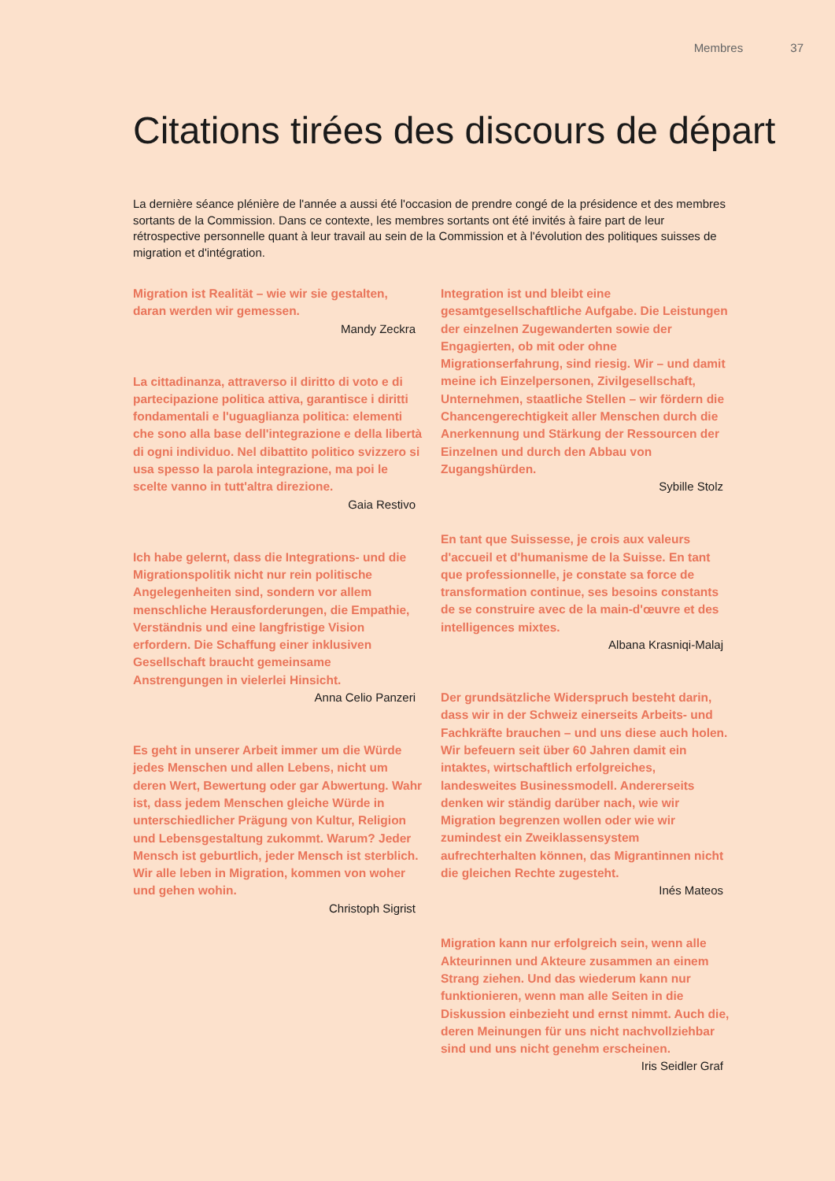Membres 37
Citations tirées des discours de départ
La dernière séance plénière de l'année a aussi été l'occasion de prendre congé de la présidence et des membres sortants de la Commission. Dans ce contexte, les membres sortants ont été invités à faire part de leur rétrospective personnelle quant à leur travail au sein de la Commission et à l'évolution des politiques suisses de migration et d'intégration.
Migration ist Realität – wie wir sie gestalten, daran werden wir gemessen.
Mandy Zeckra
La cittadinanza, attraverso il diritto di voto e di partecipazione politica attiva, garantisce i diritti fondamentali e l'uguaglianza politica: elementi che sono alla base dell'integrazione e della libertà di ogni individuo. Nel dibattito politico svizzero si usa spesso la parola integrazione, ma poi le scelte vanno in tutt'altra direzione.
Gaia Restivo
Ich habe gelernt, dass die Integrations- und die Migrationspolitik nicht nur rein politische Angelegenheiten sind, sondern vor allem menschliche Herausforderungen, die Empathie, Verständnis und eine langfristige Vision erfordern. Die Schaffung einer inklusiven Gesellschaft braucht gemeinsame Anstrengungen in vielerlei Hinsicht.
Anna Celio Panzeri
Es geht in unserer Arbeit immer um die Würde jedes Menschen und allen Lebens, nicht um deren Wert, Bewertung oder gar Abwertung. Wahr ist, dass jedem Menschen gleiche Würde in unterschiedlicher Prägung von Kultur, Religion und Lebensgestaltung zukommt. Warum? Jeder Mensch ist geburtlich, jeder Mensch ist sterblich. Wir alle leben in Migration, kommen von woher und gehen wohin.
Christoph Sigrist
Integration ist und bleibt eine gesamtgesellschaftliche Aufgabe. Die Leistungen der einzelnen Zugewanderten sowie der Engagierten, ob mit oder ohne Migrationserfahrung, sind riesig. Wir – und damit meine ich Einzelpersonen, Zivilgesellschaft, Unternehmen, staatliche Stellen – wir fördern die Chancengerechtigkeit aller Menschen durch die Anerkennung und Stärkung der Ressourcen der Einzelnen und durch den Abbau von Zugangshürden.
Sybille Stolz
En tant que Suissesse, je crois aux valeurs d'accueil et d'humanisme de la Suisse. En tant que professionnelle, je constate sa force de transformation continue, ses besoins constants de se construire avec de la main-d'œuvre et des intelligences mixtes.
Albana Krasniqi-Malaj
Der grundsätzliche Widerspruch besteht darin, dass wir in der Schweiz einerseits Arbeits- und Fachkräfte brauchen – und uns diese auch holen. Wir befeuern seit über 60 Jahren damit ein intaktes, wirtschaftlich erfolgreiches, landesweites Businessmodell. Andererseits denken wir ständig darüber nach, wie wir Migration begrenzen wollen oder wie wir zumindest ein Zweiklassensystem aufrechterhalten können, das Migrantinnen nicht die gleichen Rechte zugesteht.
Inés Mateos
Migration kann nur erfolgreich sein, wenn alle Akteurinnen und Akteure zusammen an einem Strang ziehen. Und das wiederum kann nur funktionieren, wenn man alle Seiten in die Diskussion einbezieht und ernst nimmt. Auch die, deren Meinungen für uns nicht nachvollziehbar sind und uns nicht genehm erscheinen.
Iris Seidler Graf